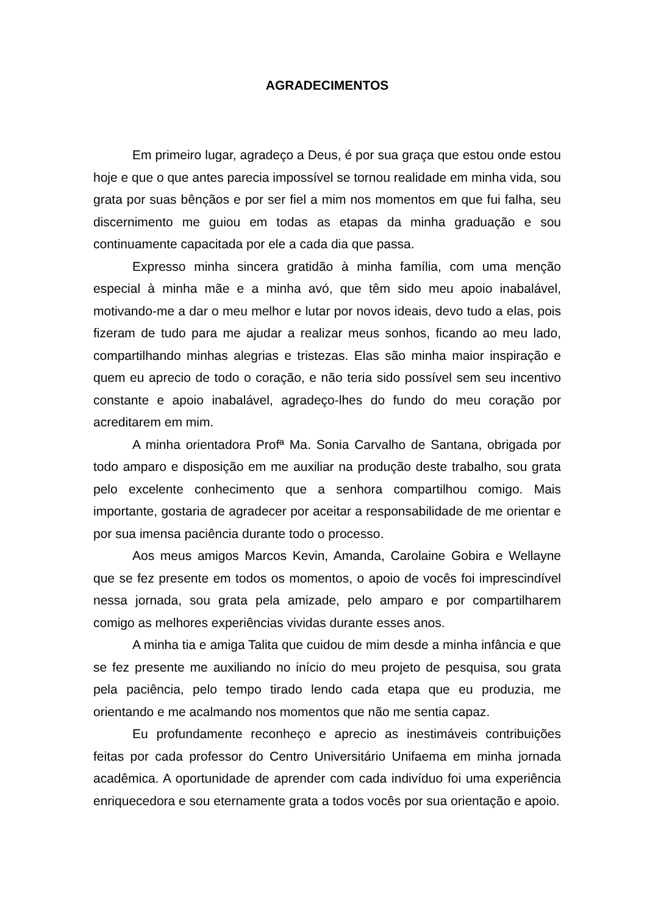AGRADECIMENTOS
Em primeiro lugar, agradeço a Deus, é por sua graça que estou onde estou hoje e que o que antes parecia impossível se tornou realidade em minha vida, sou grata por suas bênçãos e por ser fiel a mim nos momentos em que fui falha, seu discernimento me guiou em todas as etapas da minha graduação e sou continuamente capacitada por ele a cada dia que passa.
Expresso minha sincera gratidão à minha família, com uma menção especial à minha mãe e a minha avó, que têm sido meu apoio inabalável, motivando-me a dar o meu melhor e lutar por novos ideais, devo tudo a elas, pois fizeram de tudo para me ajudar a realizar meus sonhos, ficando ao meu lado, compartilhando minhas alegrias e tristezas. Elas são minha maior inspiração e quem eu aprecio de todo o coração, e não teria sido possível sem seu incentivo constante e apoio inabalável, agradeço-lhes do fundo do meu coração por acreditarem em mim.
A minha orientadora Profª Ma. Sonia Carvalho de Santana, obrigada por todo amparo e disposição em me auxiliar na produção deste trabalho, sou grata pelo excelente conhecimento que a senhora compartilhou comigo. Mais importante, gostaria de agradecer por aceitar a responsabilidade de me orientar e por sua imensa paciência durante todo o processo.
Aos meus amigos Marcos Kevin, Amanda, Carolaine Gobira e Wellayne que se fez presente em todos os momentos, o apoio de vocês foi imprescindível nessa jornada, sou grata pela amizade, pelo amparo e por compartilharem comigo as melhores experiências vividas durante esses anos.
A minha tia e amiga Talita que cuidou de mim desde a minha infância e que se fez presente me auxiliando no início do meu projeto de pesquisa, sou grata pela paciência, pelo tempo tirado lendo cada etapa que eu produzia, me orientando e me acalmando nos momentos que não me sentia capaz.
Eu profundamente reconheço e aprecio as inestimáveis contribuições feitas por cada professor do Centro Universitário Unifaema em minha jornada acadêmica. A oportunidade de aprender com cada indivíduo foi uma experiência enriquecedora e sou eternamente grata a todos vocês por sua orientação e apoio.